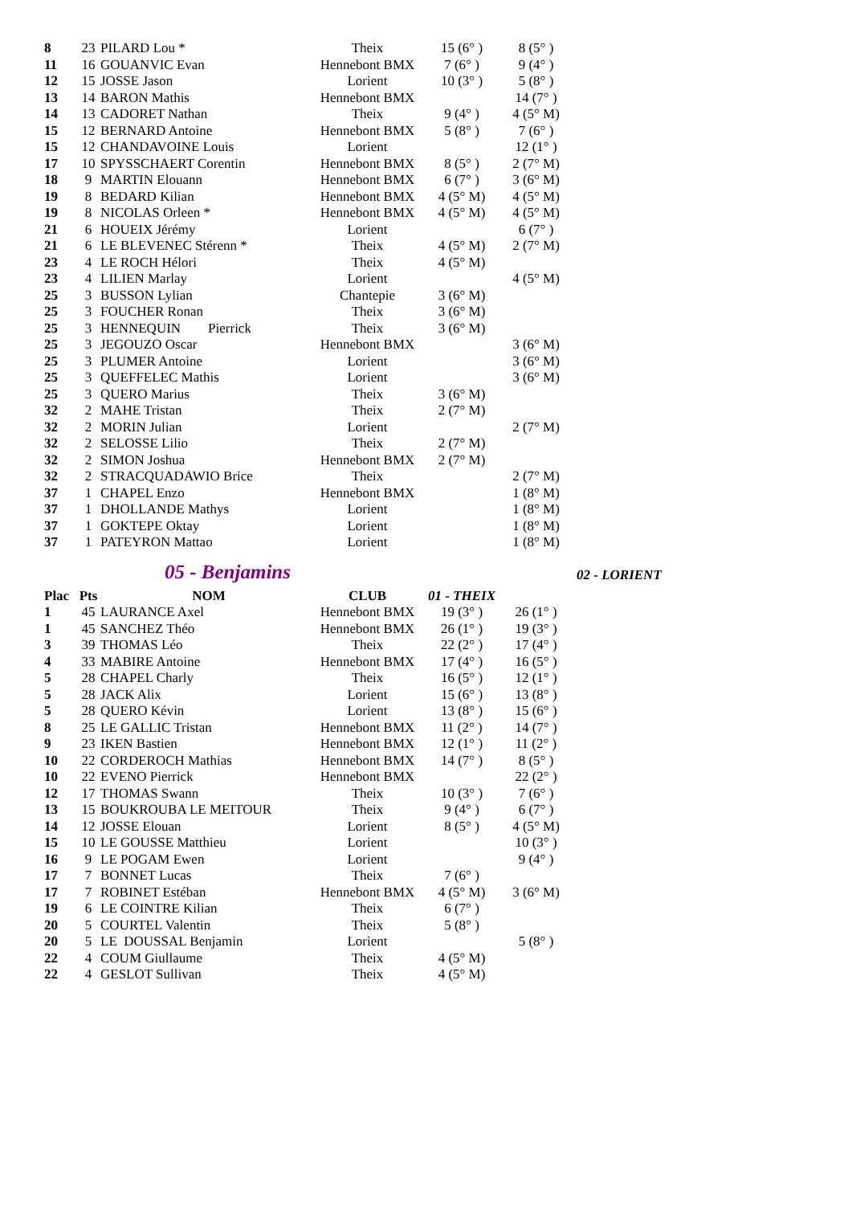| 8 | 23 | PILARD Lou * | Theix | 15 (6° ) | 8 (5° ) |
| 11 | 16 | GOUANVIC Evan | Hennebont BMX | 7 (6° ) | 9 (4° ) |
| 12 | 15 | JOSSE Jason | Lorient | 10 (3° ) | 5 (8° ) |
| 13 | 14 | BARON Mathis | Hennebont BMX | | 14 (7° ) |
| 14 | 13 | CADORET Nathan | Theix | 9 (4° ) | 4 (5° M) |
| 15 | 12 | BERNARD Antoine | Hennebont BMX | 5 (8° ) | 7 (6° ) |
| 15 | 12 | CHANDAVOINE Louis | Lorient | | 12 (1° ) |
| 17 | 10 | SPYSSCHAERT Corentin | Hennebont BMX | 8 (5° ) | 2 (7° M) |
| 18 | 9 | MARTIN Elouann | Hennebont BMX | 6 (7° ) | 3 (6° M) |
| 19 | 8 | BEDARD Kilian | Hennebont BMX | 4 (5° M) | 4 (5° M) |
| 19 | 8 | NICOLAS Orleen * | Hennebont BMX | 4 (5° M) | 4 (5° M) |
| 21 | 6 | HOUEIX Jérémy | Lorient | | 6 (7° ) |
| 21 | 6 | LE BLEVENEC Stérenn * | Theix | 4 (5° M) | 2 (7° M) |
| 23 | 4 | LE ROCH Hélori | Theix | 4 (5° M) | |
| 23 | 4 | LILIEN Marlay | Lorient | | 4 (5° M) |
| 25 | 3 | BUSSON Lylian | Chantepie | 3 (6° M) | |
| 25 | 3 | FOUCHER Ronan | Theix | 3 (6° M) | |
| 25 | 3 | HENNEQUIN Pierrick | Theix | 3 (6° M) | |
| 25 | 3 | JEGOUZO Oscar | Hennebont BMX | | 3 (6° M) |
| 25 | 3 | PLUMER Antoine | Lorient | | 3 (6° M) |
| 25 | 3 | QUEFFELEC Mathis | Lorient | | 3 (6° M) |
| 25 | 3 | QUERO Marius | Theix | 3 (6° M) | |
| 32 | 2 | MAHE Tristan | Theix | 2 (7° M) | |
| 32 | 2 | MORIN Julian | Lorient | | 2 (7° M) |
| 32 | 2 | SELOSSE Lilio | Theix | 2 (7° M) | |
| 32 | 2 | SIMON Joshua | Hennebont BMX | 2 (7° M) | |
| 32 | 2 | STRACQUADAWIO Brice | Theix | | 2 (7° M) |
| 37 | 1 | CHAPEL Enzo | Hennebont BMX | | 1 (8° M) |
| 37 | 1 | DHOLLANDE Mathys | Lorient | | 1 (8° M) |
| 37 | 1 | GOKTEPE Oktay | Lorient | | 1 (8° M) |
| 37 | 1 | PATEYRON Mattao | Lorient | | 1 (8° M) |
05 - Benjamins
02 - LORIENT
| Plac | Pts | NOM | CLUB | 01 - THEIX | |
| --- | --- | --- | --- | --- | --- |
| 1 | 45 | LAURANCE Axel | Hennebont BMX | 19 (3° ) | 26 (1° ) |
| 1 | 45 | SANCHEZ Théo | Hennebont BMX | 26 (1° ) | 19 (3° ) |
| 3 | 39 | THOMAS Léo | Theix | 22 (2° ) | 17 (4° ) |
| 4 | 33 | MABIRE Antoine | Hennebont BMX | 17 (4° ) | 16 (5° ) |
| 5 | 28 | CHAPEL Charly | Theix | 16 (5° ) | 12 (1° ) |
| 5 | 28 | JACK Alix | Lorient | 15 (6° ) | 13 (8° ) |
| 5 | 28 | QUERO Kévin | Lorient | 13 (8° ) | 15 (6° ) |
| 8 | 25 | LE GALLIC Tristan | Hennebont BMX | 11 (2° ) | 14 (7° ) |
| 9 | 23 | IKEN Bastien | Hennebont BMX | 12 (1° ) | 11 (2° ) |
| 10 | 22 | CORDEROCH Mathias | Hennebont BMX | 14 (7° ) | 8 (5° ) |
| 10 | 22 | EVENO Pierrick | Hennebont BMX | | 22 (2° ) |
| 12 | 17 | THOMAS Swann | Theix | 10 (3° ) | 7 (6° ) |
| 13 | 15 | BOUKROUBA LE MEITOUR | Theix | 9 (4° ) | 6 (7° ) |
| 14 | 12 | JOSSE Elouan | Lorient | 8 (5° ) | 4 (5° M) |
| 15 | 10 | LE GOUSSE Matthieu | Lorient | | 10 (3° ) |
| 16 | 9 | LE POGAM Ewen | Lorient | | 9 (4° ) |
| 17 | 7 | BONNET Lucas | Theix | 7 (6° ) | |
| 17 | 7 | ROBINET Estéban | Hennebont BMX | 4 (5° M) | 3 (6° M) |
| 19 | 6 | LE COINTRE Kilian | Theix | 6 (7° ) | |
| 20 | 5 | COURTEL Valentin | Theix | 5 (8° ) | |
| 20 | 5 | LE DOUSSAL Benjamin | Lorient | | 5 (8° ) |
| 22 | 4 | COUM Giullaume | Theix | 4 (5° M) | |
| 22 | 4 | GESLOT Sullivan | Theix | 4 (5° M) | |